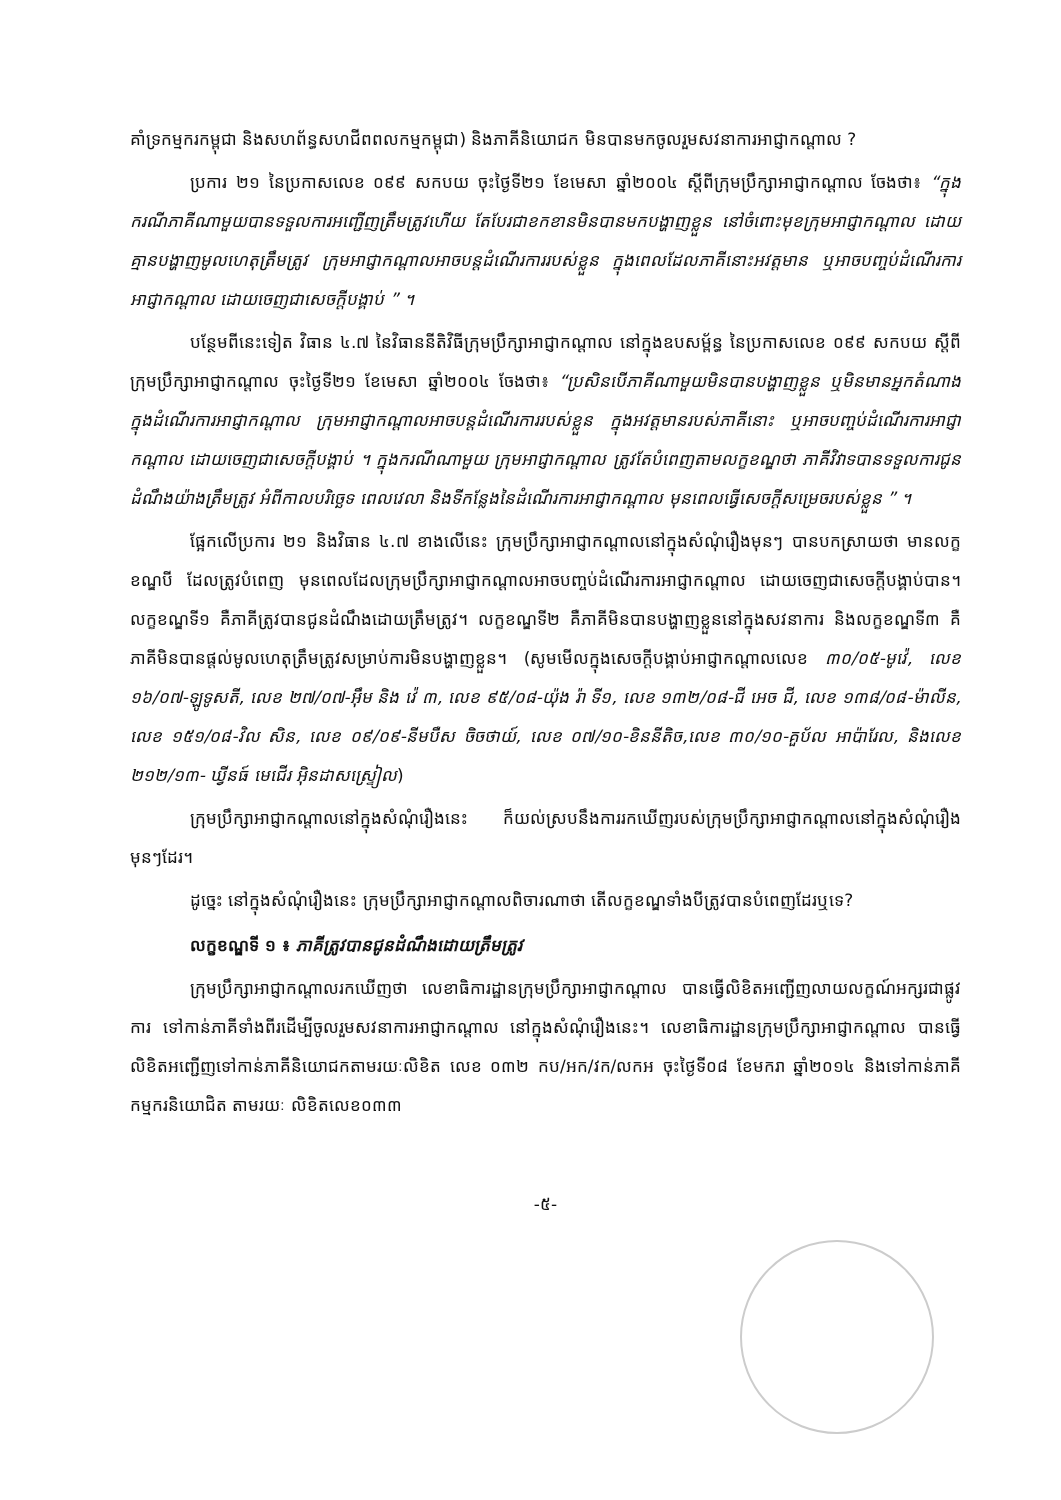គាំទ្រកម្មករកម្ពុជា និងសហព័ន្ធសហជីពពលកម្មកម្ពុជា) និងភាគីនិយោជក មិនបានមកចូលរួមសវនាការអាជ្ញាកណ្តាល ?
ប្រការ ២១ នៃប្រកាសលេខ ០៩៩ សកបយ ចុះថ្ងៃទី២១ ខែមេសា ឆ្នាំ២០០៤ ស្តីពីក្រុមប្រឹក្សាអាជ្ញាកណ្តាល ចែងថា៖ “ក្នុងករណីភាគីណាមួយបានទទួលការអញ្ជើញត្រឹមត្រូវហើយ តែបែរជាខកខានមិនបានមកបង្ហាញខ្លួន នៅចំពោះមុខក្រុមអាជ្ញាកណ្តាល ដោយគ្មានបង្ហាញមូលហេតុត្រឹមត្រូវ ក្រុមអាជ្ញាកណ្តាលអាចបន្តដំណើរការរបស់ខ្លួន ក្នុងពេលដែលភាគីនោះអវត្តមាន ឬអាចបញ្ចប់ដំណើរការអាជ្ញាកណ្តាល ដោយចេញជាសេចក្តីបង្គាប់ ” ។
បន្ថែមពីនេះទៀត វិធាន ៤.៧ នៃវិធាននីតិវិធីក្រុមប្រឹក្សាអាជ្ញាកណ្តាល នៅក្នុងឧបសម្ព័ន្ធ នៃប្រកាសលេខ ០៩៩ សកបយ ស្តីពីក្រុមប្រឹក្សាអាជ្ញាកណ្តាល ចុះថ្ងៃទី២១ ខែមេសា ឆ្នាំ២០០៤ ចែងថា៖ “ប្រសិនបើភាគីណាមួយមិនបានបង្ហាញខ្លួន ឬមិនមានអ្នកតំណាង ក្នុងដំណើរការអាជ្ញាកណ្តាល ក្រុមអាជ្ញាកណ្តាលអាចបន្តដំណើរការរបស់ខ្លួន ក្នុងអវត្តមានរបស់ភាគីនោះ ឬអាចបញ្ចប់ដំណើរការអាជ្ញាកណ្តាល ដោយចេញជាសេចក្តីបង្គាប់ ។ ក្នុងករណីណាមួយ ក្រុមអាជ្ញាកណ្តាល ត្រូវតែបំពេញតាមលក្ខខណ្ឌថា ភាគីវិវាទបានទទួលការជូនដំណឹងយ៉ាងត្រឹមត្រូវ អំពីកាលបរិច្ឆេទ ពេលវេលា និងទីកន្លែងនៃដំណើរការអាជ្ញាកណ្តាល មុនពេលធ្វើសេចក្តីសម្រេចរបស់ខ្លួន ” ។
ផ្អែកលើប្រការ ២១ និងវិធាន ៤.៧ ខាងលើនេះ ក្រុមប្រឹក្សាអាជ្ញាកណ្តាលនៅក្នុងសំណុំរឿងមុនៗ បានបកស្រាយថា មានលក្ខខណ្ឌបី ដែលត្រូវបំពេញ មុនពេលដែលក្រុមប្រឹក្សាអាជ្ញាកណ្តាលអាចបញ្ចប់ដំណើរការអាជ្ញាកណ្តាល ដោយចេញជាសេចក្តីបង្គាប់បាន។ លក្ខខណ្ឌទី១ គឺភាគីត្រូវបានជូនដំណឹងដោយត្រឹមត្រូវ។ លក្ខខណ្ឌទី២ គឺភាគីមិនបានបង្ហាញខ្លួននៅក្នុងសវនាការ និងលក្ខខណ្ឌទី៣ គឺភាគីមិនបានផ្តល់មូលហេតុត្រឹមត្រូវសម្រាប់ការមិនបង្ហាញខ្លួន។ (សូមមើលក្នុងសេចក្តីបង្គាប់អាជ្ញាកណ្តាលលេខ ៣០/០៥-មូវ៉េ, លេខ ១៦/០៧-ឡូទូសតី, លេខ ២៧/០៧-អ៊ឹម និង វ៉េ ៣, លេខ ៩៥/០៨-យ៉ុង រ៉ា ទី១, លេខ ១៣២/០៨-ជី អេច ជី, លេខ ១៣៨/០៨-ម៉ាលីន, លេខ ១៥១/០៨-វិល សិន, លេខ ០៩/០៩-នីមបឺស ចិចថាយ៍, លេខ ០៧/១០-ខិននីតិច,លេខ ៣០/១០-គួប័ល អាប៉ារែល, និងលេខ ២១២/១៣- ឃ្វីនធ៍ មេជើរ អ៊ិនដាសស្ទ្រៀល)
ក្រុមប្រឹក្សាអាជ្ញាកណ្តាលនៅក្នុងសំណុំរឿងនេះ ក៏យល់ស្របនឹងការរកឃើញរបស់ក្រុមប្រឹក្សាអាជ្ញាកណ្តាលនៅក្នុងសំណុំរឿងមុនៗដែរ។
ដូច្នេះ នៅក្នុងសំណុំរឿងនេះ ក្រុមប្រឹក្សាអាជ្ញាកណ្តាលពិចារណាថា តើលក្ខខណ្ឌទាំងបីត្រូវបានបំពេញដែរឬទេ?
លក្ខខណ្ឌទី ១ ៖ ភាគីត្រូវបានជូនដំណឹងដោយត្រឹមត្រូវ
ក្រុមប្រឹក្សាអាជ្ញាកណ្តាលរកឃើញថា លេខាធិការដ្ឋានក្រុមប្រឹក្សាអាជ្ញាកណ្តាល បានធ្វើលិខិតអញ្ជើញលាយលក្ខណ៍អក្សរជាផ្លូវការ ទៅកាន់ភាគីទាំងពីរដើម្បីចូលរួមសវនាការអាជ្ញាកណ្តាល នៅក្នុងសំណុំរឿងនេះ។ លេខាធិការដ្ឋានក្រុមប្រឹក្សាអាជ្ញាកណ្តាល បានធ្វើលិខិតអញ្ជើញទៅកាន់ភាគីនិយោជកតាមរយៈលិខិត លេខ ០៣២ កប/អក/វក/លកអ ចុះថ្ងៃទី០៨ ខែមករា ឆ្នាំ២០១៤ និងទៅកាន់ភាគីកម្មករនិយោជិត តាមរយៈ លិខិតលេខ០៣៣
-៥-